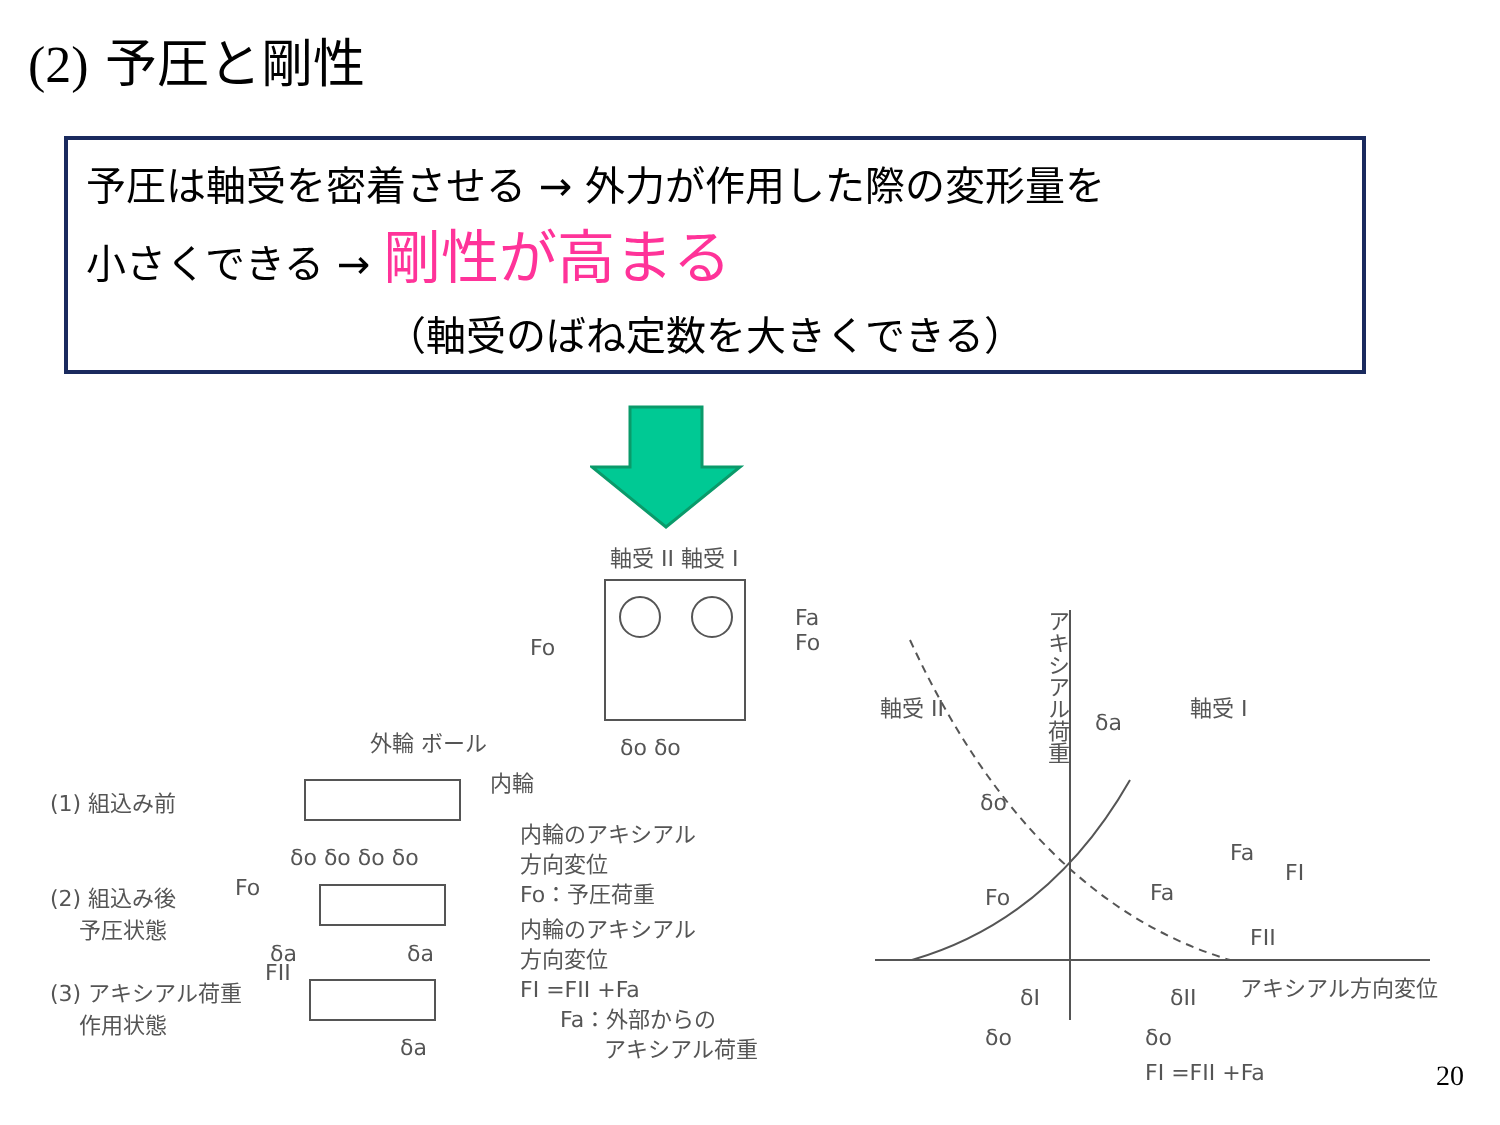(2) 予圧と剛性
予圧は軸受を密着させる → 外力が作用した際の変形量を
小さくできる → 剛性が高まる
（軸受のばね定数を大きくできる）
軸受 II 軸受 I
Fo
Fa
Fo
δo δo
外輪 ボール
内輪
(1) 組込み前
δo δo δo δo
(2) 組込み後
　 予圧状態
Fo
内輪のアキシアル
方向変位
Fo：予圧荷重
δa　　　　　δa
内輪のアキシアル
方向変位
FI =FII +Fa
FII
(3) アキシアル荷重
　 作用状態
Fa：外部からの
　　アキシアル荷重
δa
軸受 II
アキシアル荷重
δa
軸受 I
δo
Fo Fa
Fa
FI
FII
アキシアル方向変位
δI δII
δo δo
FI =FII +Fa 20